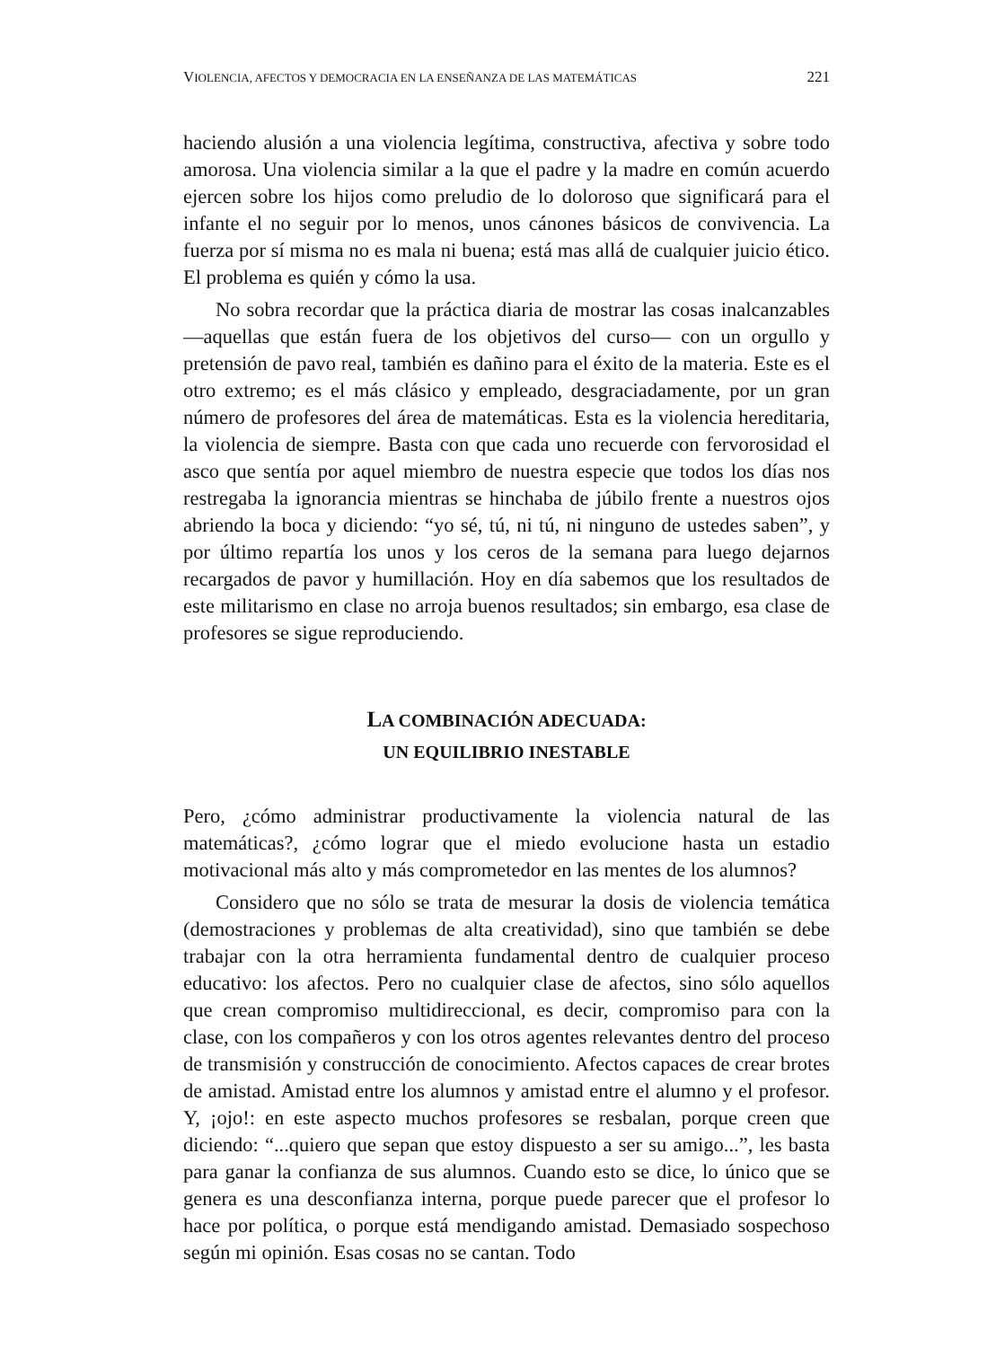VIOLENCIA, AFECTOS Y DEMOCRACIA EN LA ENSEÑANZA DE LAS MATEMÁTICAS 221
haciendo alusión a una violencia legítima, constructiva, afectiva y sobre todo amorosa. Una violencia similar a la que el padre y la madre en común acuerdo ejercen sobre los hijos como preludio de lo doloroso que significará para el infante el no seguir por lo menos, unos cánones básicos de convivencia. La fuerza por sí misma no es mala ni buena; está mas allá de cualquier juicio ético. El problema es quién y cómo la usa.
No sobra recordar que la práctica diaria de mostrar las cosas inalcanzables —aquellas que están fuera de los objetivos del curso— con un orgullo y pretensión de pavo real, también es dañino para el éxito de la materia. Este es el otro extremo; es el más clásico y empleado, desgraciadamente, por un gran número de profesores del área de matemáticas. Esta es la violencia hereditaria, la violencia de siempre. Basta con que cada uno recuerde con fervorosidad el asco que sentía por aquel miembro de nuestra especie que todos los días nos restregaba la ignorancia mientras se hinchaba de júbilo frente a nuestros ojos abriendo la boca y diciendo: “yo sé, tú, ni tú, ni ninguno de ustedes saben”, y por último repartía los unos y los ceros de la semana para luego dejarnos recargados de pavor y humillación. Hoy en día sabemos que los resultados de este militarismo en clase no arroja buenos resultados; sin embargo, esa clase de profesores se sigue reproduciendo.
LA COMBINACIÓN ADECUADA:
UN EQUILIBRIO INESTABLE
Pero, ¿cómo administrar productivamente la violencia natural de las matemáticas?, ¿cómo lograr que el miedo evolucione hasta un estadio motivacional más alto y más comprometedor en las mentes de los alumnos?
Considero que no sólo se trata de mesurar la dosis de violencia temática (demostraciones y problemas de alta creatividad), sino que también se debe trabajar con la otra herramienta fundamental dentro de cualquier proceso educativo: los afectos. Pero no cualquier clase de afectos, sino sólo aquellos que crean compromiso multidireccional, es decir, compromiso para con la clase, con los compañeros y con los otros agentes relevantes dentro del proceso de transmisión y construcción de conocimiento. Afectos capaces de crear brotes de amistad. Amistad entre los alumnos y amistad entre el alumno y el profesor. Y, ¡ojo!: en este aspecto muchos profesores se resbalan, porque creen que diciendo: “...quiero que sepan que estoy dispuesto a ser su amigo...”, les basta para ganar la confianza de sus alumnos. Cuando esto se dice, lo único que se genera es una desconfianza interna, porque puede parecer que el profesor lo hace por política, o porque está mendigando amistad. Demasiado sospechoso según mi opinión. Esas cosas no se cantan. Todo